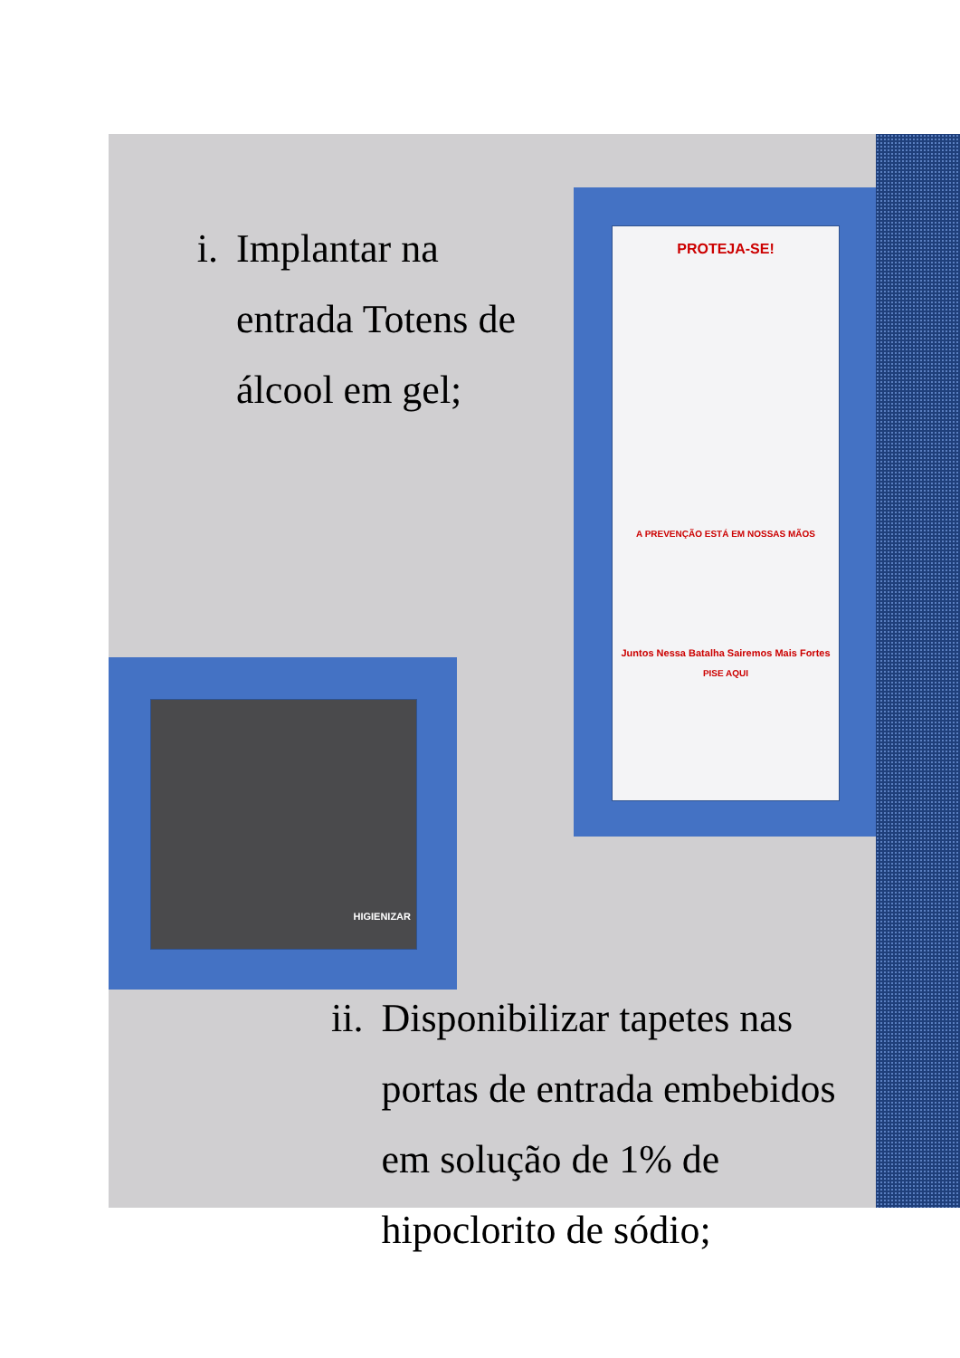PROTEJA-SE!
A PREVENÇÃO ESTÁ EM NOSSAS MÃOS
Juntos Nessa Batalha Sairemos Mais Fortes
PISE AQUI
HIGIENIZAR
i. Implantar na entrada Totens de álcool em gel;
ii. Disponibilizar tapetes nas portas de entrada embebidos em solução de 1% de hipoclorito de sódio;